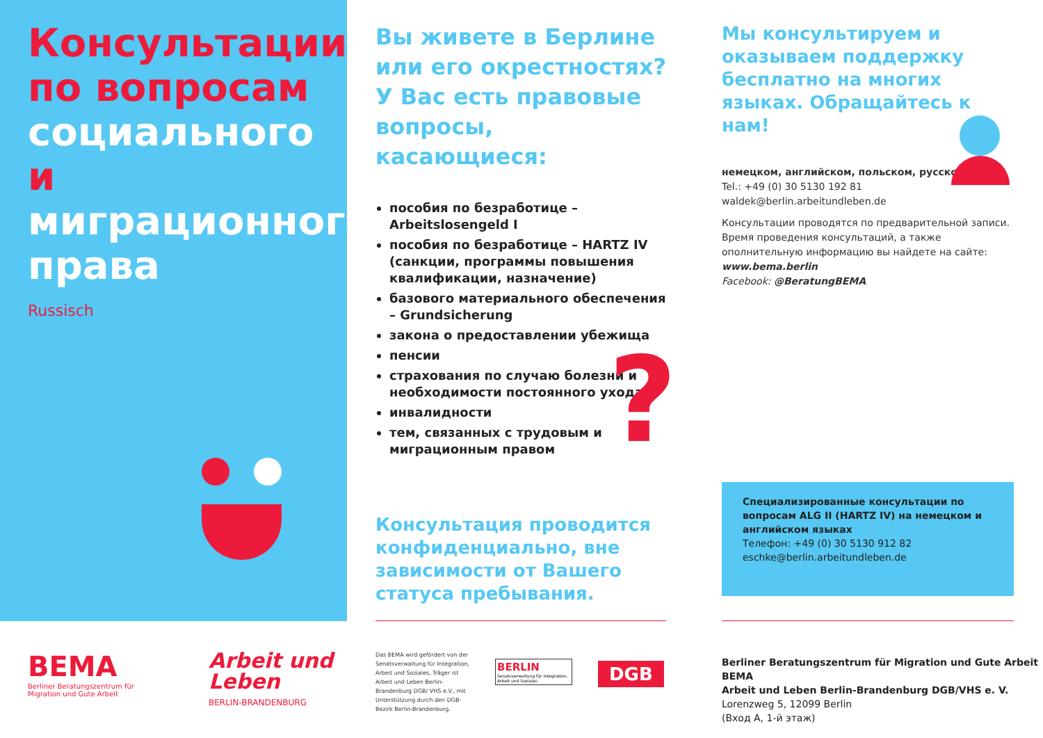Консультации по вопросам социального и миграционного права
Russisch
Вы живете в Берлине или его окрестностях? У Вас есть правовые вопросы, касающиеся:
пособия по безработице – Arbeitslosengeld I
пособия по безработице – HARTZ IV (санкции, программы повышения квалификации, назначение)
базового материального обеспечения – Grundsicherung
закона о предоставлении убежища
пенсии
страхования по случаю болезни и необходимости постоянного ухода
инвалидности
тем, связанных с трудовым и миграционным правом
Консультация проводится конфиденциально, вне зависимости от Вашего статуса пребывания.
?
Мы консультируем и оказываем поддержку бесплатно на многих языках. Обращайтесь к нам!
немецком, английском, польском, русском
Tel.: +49 (0) 30 5130 192 81
waldek@berlin.arbeitundleben.de
Консультации проводятся по предварительной записи. Время проведения консультаций, а также ополнительную информацию вы найдете на сайте: www.bema.berlin
Facebook: @BeratungBEMA
Специализированные консультации по вопросам ALG II (HARTZ IV) на немецком и английском языках
Телефон: +49 (0) 30 5130 912 82
eschke@berlin.arbeitundleben.de
BEMA
Berliner Beratungszentrum für
Migration und Gute Arbeit
Arbeit und
Leben
BERLIN-BRANDENBURG
Das BEMA wird gefördert von der Senatsverwaltung für Integration, Arbeit und Soziales, Träger ist Arbeit und Leben Berlin-Brandenburg DGB/ VHS e.V., mit Unterstützung durch den DGB-Bezirk Berlin-Brandenburg.
BERLIN
Senatsverwaltung für Integration, Arbeit und Soziales
DGB
Berliner Beratungszentrum für Migration und Gute Arbeit BEMA
Arbeit und Leben Berlin-Brandenburg DGB/VHS e. V.
Lorenzweg 5, 12099 Berlin
(Вход A, 1-й этаж)